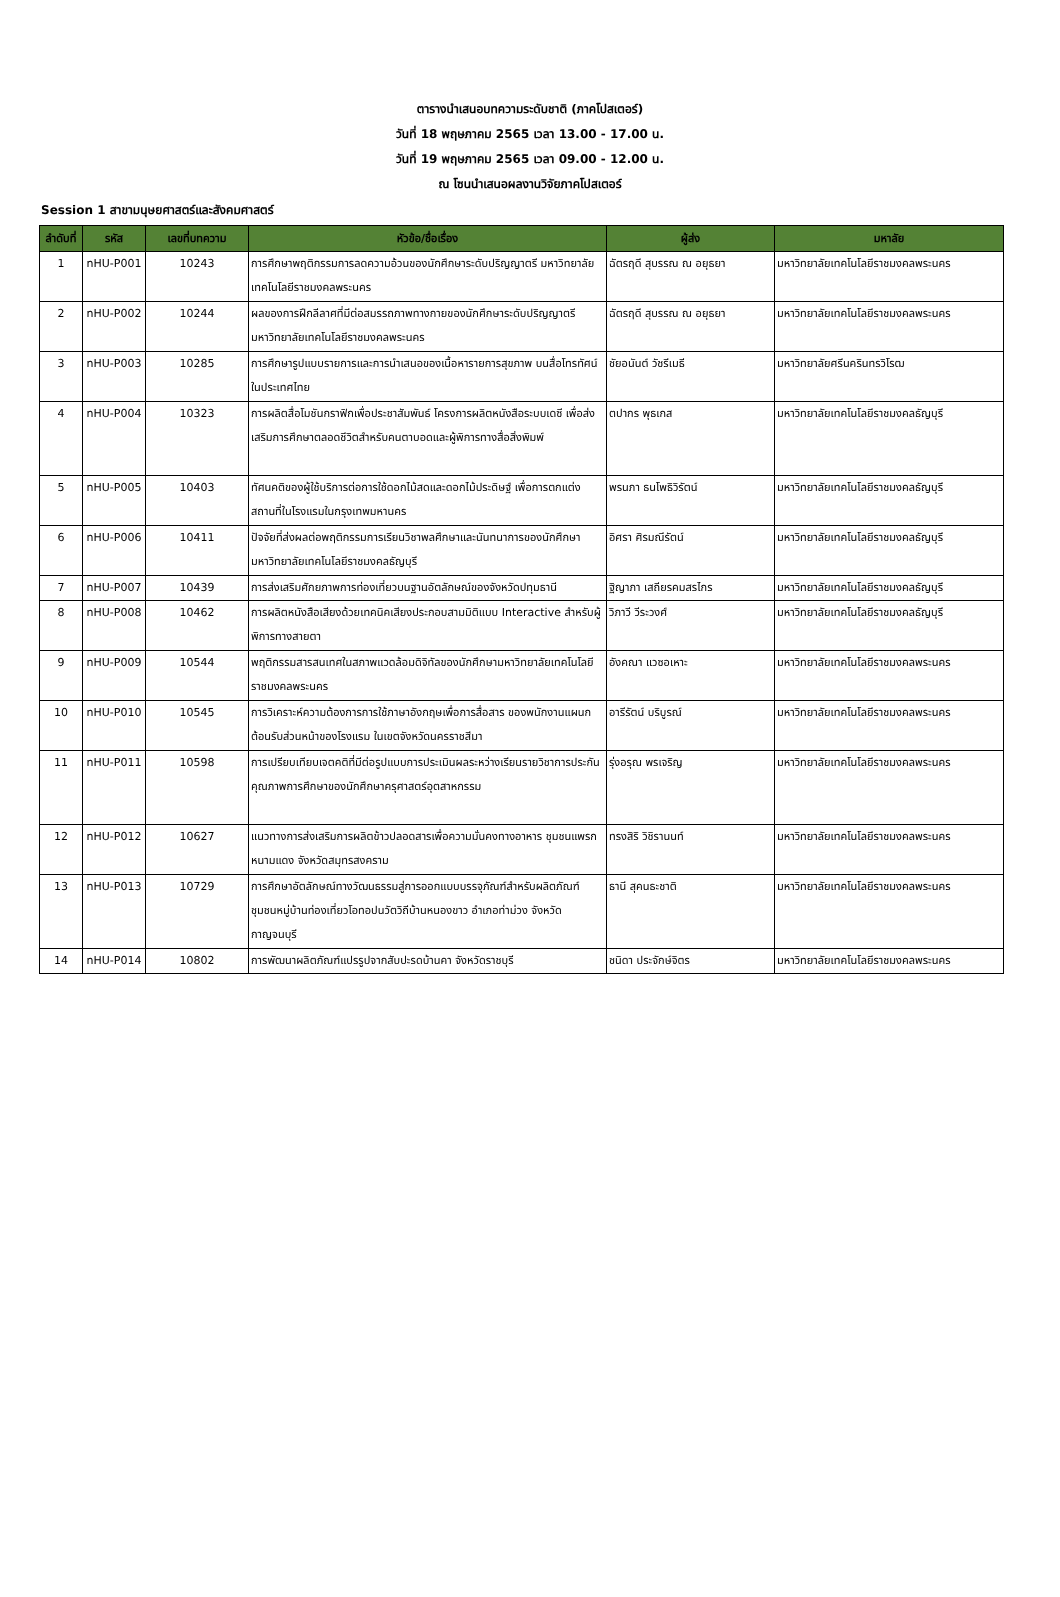ตารางนำเสนอบทความระดับชาติ (ภาคโปสเตอร์)
วันที่ 18 พฤษภาคม 2565 เวลา 13.00 - 17.00 น.
วันที่ 19 พฤษภาคม 2565 เวลา 09.00 - 12.00 น.
ณ โซนนำเสนอผลงานวิจัยภาคโปสเตอร์
Session 1 สาขามนุษยศาสตร์และสังคมศาสตร์
| ลำดับที่ | รหัส | เลขที่บทความ | หัวข้อ/ชื่อเรื่อง | ผู้ส่ง | มหาลัย |
| --- | --- | --- | --- | --- | --- |
| 1 | nHU-P001 | 10243 | การศึกษาพฤติกรรมการลดความอ้วนของนักศึกษาระดับปริญญาตรี มหาวิทยาลัยเทคโนโลยีราชมงคลพระนคร | ฉัตรฤดี สุบรรณ ณ อยุธยา | มหาวิทยาลัยเทคโนโลยีราชมงคลพระนคร |
| 2 | nHU-P002 | 10244 | ผลของการฝึกลีลาศที่มีต่อสมรรถภาพทางกายของนักศึกษาระดับปริญญาตรี มหาวิทยาลัยเทคโนโลยีราชมงคลพระนคร | ฉัตรฤดี สุบรรณ ณ อยุธยา | มหาวิทยาลัยเทคโนโลยีราชมงคลพระนคร |
| 3 | nHU-P003 | 10285 | การศึกษารูปแบบรายการและการนำเสนอของเนื้อหารายการสุขภาพ บนสื่อโทรทัศน์ในประเทศไทย | ชัยอนันต์ วัชรีเมธี | มหาวิทยาลัยศรีนครินทรวิโรฒ |
| 4 | nHU-P004 | 10323 | การผลิตสื่อโมชันกราฟิกเพื่อประชาสัมพันธ์ โครงการผลิตหนังสือระบบเดซี เพื่อส่งเสริมการศึกษาตลอดชีวิตสำหรับคนตาบอดและผู้พิการทางสื่อสิ่งพิมพ์ | ตปากร พุธเกส | มหาวิทยาลัยเทคโนโลยีราชมงคลธัญบุรี |
| 5 | nHU-P005 | 10403 | ทัศนคติของผู้ใช้บริการต่อการใช้ดอกไม้สดและดอกไม้ประดิษฐ์ เพื่อการตกแต่งสถานที่ในโรงแรมในกรุงเทพมหานคร | พรนภา ธนโพธิวิรัตน์ | มหาวิทยาลัยเทคโนโลยีราชมงคลธัญบุรี |
| 6 | nHU-P006 | 10411 | ปัจจัยที่ส่งผลต่อพฤติกรรมการเรียนวิชาพลศึกษาและนันทนาการของนักศึกษา มหาวิทยาลัยเทคโนโลยีราชมงคลธัญบุรี | อิศรา ศิรมณีรัตน์ | มหาวิทยาลัยเทคโนโลยีราชมงคลธัญบุรี |
| 7 | nHU-P007 | 10439 | การส่งเสริมศักยภาพการท่องเที่ยวบนฐานอัตลักษณ์ของจังหวัดปทุมธานี | ฐิญาภา เสถียรคมสรไกร | มหาวิทยาลัยเทคโนโลยีราชมงคลธัญบุรี |
| 8 | nHU-P008 | 10462 | การผลิตหนังสือเสียงด้วยเทคนิคเสียงประกอบสามมิติแบบ Interactive สำหรับผู้พิการทางสายตา | วิภาวี วีระวงศ์ | มหาวิทยาลัยเทคโนโลยีราชมงคลธัญบุรี |
| 9 | nHU-P009 | 10544 | พฤติกรรมสารสนเทศในสภาพแวดล้อมดิจิทัลของนักศึกษามหาวิทยาลัยเทคโนโลยีราชมงคลพระนคร | อังคณา แวซอเหาะ | มหาวิทยาลัยเทคโนโลยีราชมงคลพระนคร |
| 10 | nHU-P010 | 10545 | การวิเคราะห์ความต้องการการใช้ภาษาอังกฤษเพื่อการสื่อสาร ของพนักงานแผนกต้อนรับส่วนหน้าของโรงแรม ในเขตจังหวัดนครราชสีมา | อารีรัตน์ บริบูรณ์ | มหาวิทยาลัยเทคโนโลยีราชมงคลพระนคร |
| 11 | nHU-P011 | 10598 | การเปรียบเทียบเจตคติที่มีต่อรูปแบบการประเมินผลระหว่างเรียนรายวิชาการประกันคุณภาพการศึกษาของนักศึกษาครุศาสตร์อุตสาหกรรม | รุ่งอรุณ พรเจริญ | มหาวิทยาลัยเทคโนโลยีราชมงคลพระนคร |
| 12 | nHU-P012 | 10627 | แนวทางการส่งเสริมการผลิตข้าวปลอดสารเพื่อความมั่นคงทางอาหาร ชุมชนแพรกหนามแดง จังหวัดสมุทรสงคราม | ทรงสิริ วิชิรานนท์ | มหาวิทยาลัยเทคโนโลยีราชมงคลพระนคร |
| 13 | nHU-P013 | 10729 | การศึกษาอัตลักษณ์ทางวัฒนธรรมสู่การออกแบบบรรจุภัณฑ์สำหรับผลิตภัณฑ์ชุมชนหมู่บ้านท่องเที่ยวโอทอปนวัตวิถีบ้านหนองขาว อำเภอท่าม่วง จังหวัดกาญจนบุรี | ธานี สุคนธะชาติ | มหาวิทยาลัยเทคโนโลยีราชมงคลพระนคร |
| 14 | nHU-P014 | 10802 | การพัฒนาผลิตภัณฑ์แปรรูปจากสับปะรดบ้านคา จังหวัดราชบุรี | ชนิดา ประจักษ์จิตร | มหาวิทยาลัยเทคโนโลยีราชมงคลพระนคร |